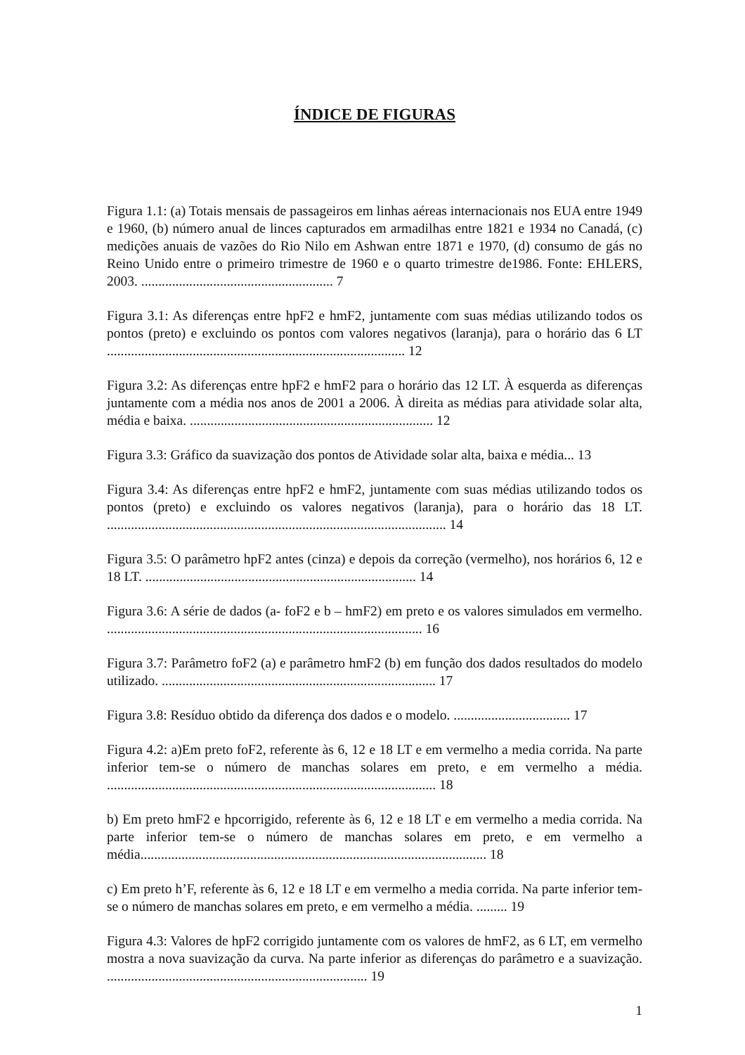ÍNDICE DE FIGURAS
Figura 1.1: (a) Totais mensais de passageiros em linhas aéreas internacionais nos EUA entre 1949 e 1960, (b) número anual de linces capturados em armadilhas entre 1821 e 1934 no Canadá, (c) medições anuais de vazões do Rio Nilo em Ashwan entre 1871 e 1970, (d) consumo de gás no Reino Unido entre o primeiro trimestre de 1960 e o quarto trimestre de1986. Fonte: EHLERS, 2003. ........................................................ 7
Figura 3.1: As diferenças entre hpF2 e hmF2, juntamente com suas médias utilizando todos os pontos (preto) e excluindo os pontos com valores negativos (laranja), para o horário das 6 LT ....................................................................................... 12
Figura 3.2: As diferenças entre hpF2 e hmF2 para o horário das 12 LT. À esquerda as diferenças juntamente com a média nos anos de 2001 a 2006. À direita as médias para atividade solar alta, média e baixa. ....................................................................... 12
Figura 3.3: Gráfico da suavização dos pontos de Atividade solar alta, baixa e média... 13
Figura 3.4: As diferenças entre hpF2 e hmF2, juntamente com suas médias utilizando todos os pontos (preto) e excluindo os valores negativos (laranja), para o horário das 18 LT. ................................................................................................... 14
Figura 3.5: O parâmetro hpF2 antes (cinza) e depois da correção (vermelho), nos horários 6, 12 e 18 LT. ............................................................................... 14
Figura 3.6: A série de dados (a- foF2 e b – hmF2) em preto e os valores simulados em vermelho. ............................................................................................ 16
Figura 3.7: Parâmetro foF2 (a) e parâmetro hmF2 (b) em função dos dados resultados do modelo utilizado. ................................................................................ 17
Figura 3.8: Resíduo obtido da diferença dos dados e o modelo. .................................. 17
Figura 4.2: a)Em preto foF2, referente às 6, 12 e 18 LT e em vermelho a media corrida. Na parte inferior tem-se o número de manchas solares em preto, e em vermelho a média. ................................................................................................ 18
b) Em preto hmF2 e hpcorrigido, referente às 6, 12 e 18 LT e em vermelho a media corrida. Na parte inferior tem-se o número de manchas solares em preto, e em vermelho a média..................................................................................................... 18
c) Em preto h’F, referente às 6, 12 e 18 LT e em vermelho a media corrida. Na parte inferior tem-se o número de manchas solares em preto, e em vermelho a média. ......... 19
Figura 4.3: Valores de hpF2 corrigido juntamente com os valores de hmF2, as 6 LT, em vermelho mostra a nova suavização da curva. Na parte inferior as diferenças do parâmetro e a suavização. ............................................................................ 19
1